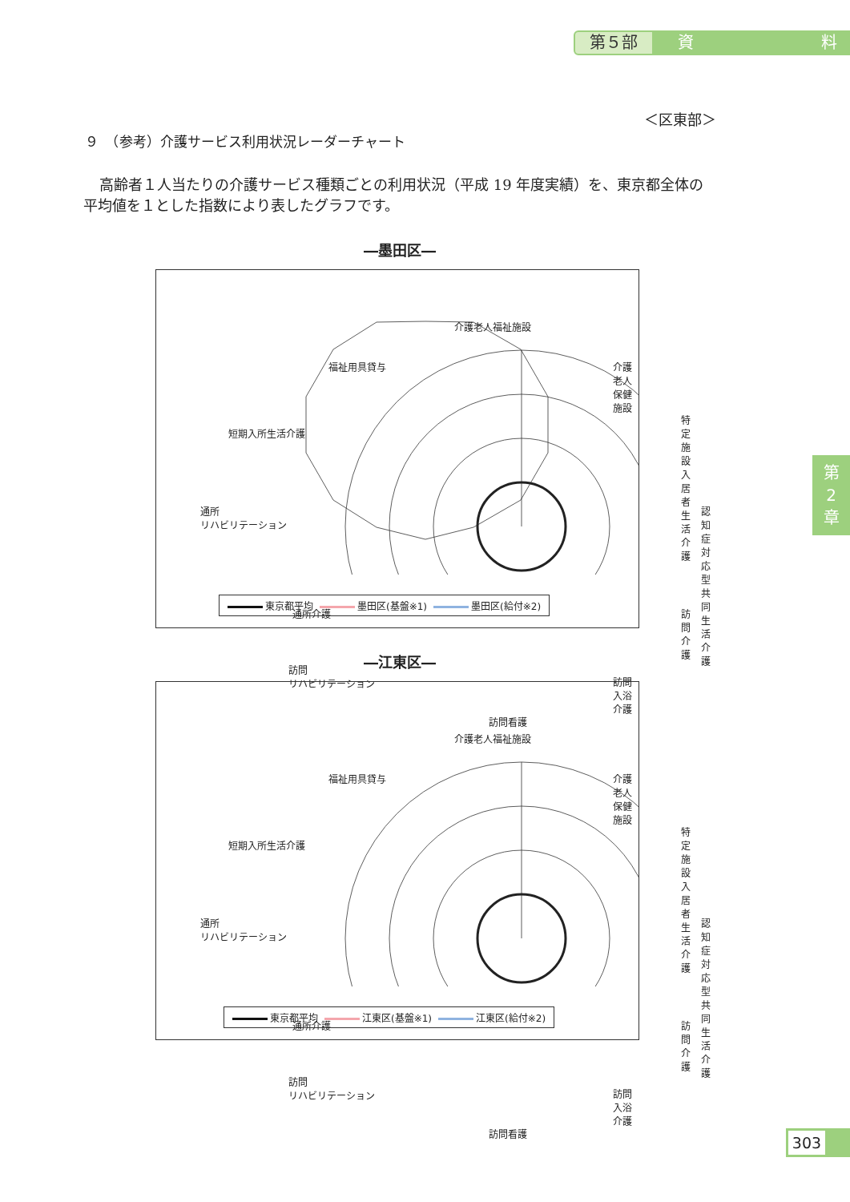第５部
資 料
第
2
章
＜区東部＞
９　（参考）介護サービス利用状況レーダーチャート
高齢者１人当たりの介護サービス種類ごとの利用状況（平成 19 年度実績）を、東京都全体の平均値を１とした指数により表したグラフです。
―墨田区―
介護老人福祉施設
介護老人保健施設 福祉用具貸与
特定施設入居者
生活介護 短期入所生活介護
認知症対応型
共同生活介護
通所
リハビリテーション
訪問介護 通所介護
訪問入浴介護
訪問
リハビリテーション
訪問看護
東京都平均 墨田区(基盤※1) 墨田区(給付※2)
―江東区―
介護老人福祉施設
介護老人保健施設 福祉用具貸与
特定施設入居者
生活介護 短期入所生活介護
認知症対応型
共同生活介護
通所
リハビリテーション
訪問介護 通所介護
訪問入浴介護
訪問
リハビリテーション
訪問看護
東京都平均 江東区(基盤※1) 江東区(給付※2)
303